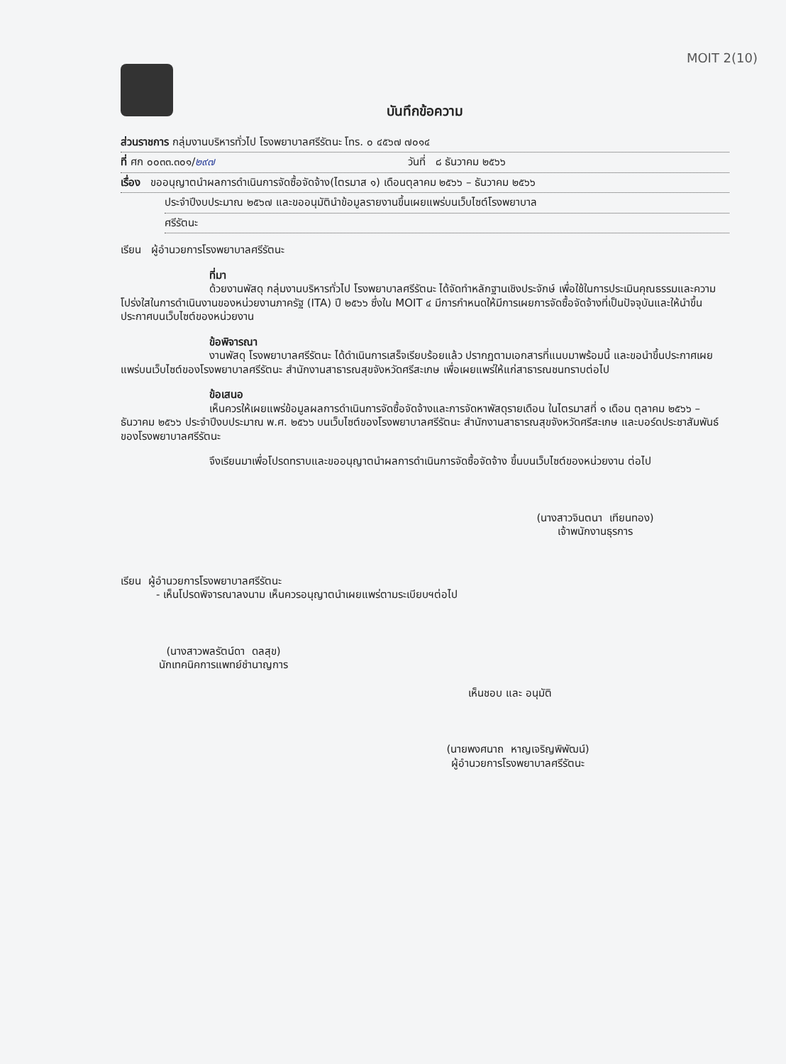MOIT 2(10)
บันทึกข้อความ
ส่วนราชการ กลุ่มงานบริหารทั่วไป โรงพยาบาลศรีรัตนะ โทร. ๐ ๔๕๖๗ ๗๐๑๔
ที่ ศก ๐๐๓๓.๓๐๑/๒๙๗ วันที่ ๘ ธันวาคม ๒๕๖๖
เรื่อง ขออนุญาตนำผลการดำเนินการจัดซื้อจัดจ้าง(ไตรมาส ๑) เดือนตุลาคม ๒๕๖๖ – ธันวาคม ๒๕๖๖
ประจำปีงบประมาณ ๒๕๖๗ และขออนุมัตินำข้อมูลรายงานขึ้นเผยแพร่บนเว็บไซต์โรงพยาบาล
ศรีรัตนะ
เรียน ผู้อำนวยการโรงพยาบาลศรีรัตนะ
ที่มา
ด้วยงานพัสดุ กลุ่มงานบริหารทั่วไป โรงพยาบาลศรีรัตนะ ได้จัดทำหลักฐานเชิงประจักษ์ เพื่อใช้ในการประเมินคุณธรรมและความโปร่งใสในการดำเนินงานของหน่วยงานภาครัฐ (ITA) ปี ๒๕๖๖ ซึ่งใน MOIT ๔ มีการกำหนดให้มีการเผยการจัดซื้อจัดจ้างที่เป็นปัจจุบันและให้นำขึ้นประกาศบนเว็บไซต์ของหน่วยงาน
ข้อพิจารณา
งานพัสดุ โรงพยาบาลศรีรัตนะ ได้ดำเนินการเสร็จเรียบร้อยแล้ว ปรากฏตามเอกสารที่แนบมาพร้อมนี้ และขอนำขึ้นประกาศเผยแพร่บนเว็บไซต์ของโรงพยาบาลศรีรัตนะ สำนักงานสาธารณสุขจังหวัดศรีสะเกษ เพื่อเผยแพร่ให้แก่สาธารณชนทราบต่อไป
ข้อเสนอ
เห็นควรให้เผยแพร่ข้อมูลผลการดำเนินการจัดซื้อจัดจ้างและการจัดหาพัสดุรายเดือน ในไตรมาสที่ ๑ เดือน ตุลาคม ๒๕๖๖ – ธันวาคม ๒๕๖๖ ประจำปีงบประมาณ พ.ศ. ๒๕๖๖ บนเว็บไซต์ของโรงพยาบาลศรีรัตนะ สำนักงานสาธารณสุขจังหวัดศรีสะเกษ และบอร์ดประชาสัมพันธ์ของโรงพยาบาลศรีรัตนะ
จึงเรียนมาเพื่อโปรดทราบและขออนุญาตนำผลการดำเนินการจัดซื้อจัดจ้าง ขึ้นบนเว็บไซต์ของหน่วยงาน ต่อไป
(นางสาวจินตนา เทียนทอง)
เจ้าพนักงานธุรการ
เรียน ผู้อำนวยการโรงพยาบาลศรีรัตนะ
- เห็นโปรดพิจารณาลงนาม เห็นควรอนุญาตนำเผยแพร่ตามระเบียบฯต่อไป
(นางสาวพลรัตน์ดา ดลสุข)
นักเทคนิคการแพทย์ชำนาญการ
เห็นชอบ และ อนุมัติ
(นายพงศนาถ หาญเจริญพิพัฒน์)
ผู้อำนวยการโรงพยาบาลศรีรัตนะ